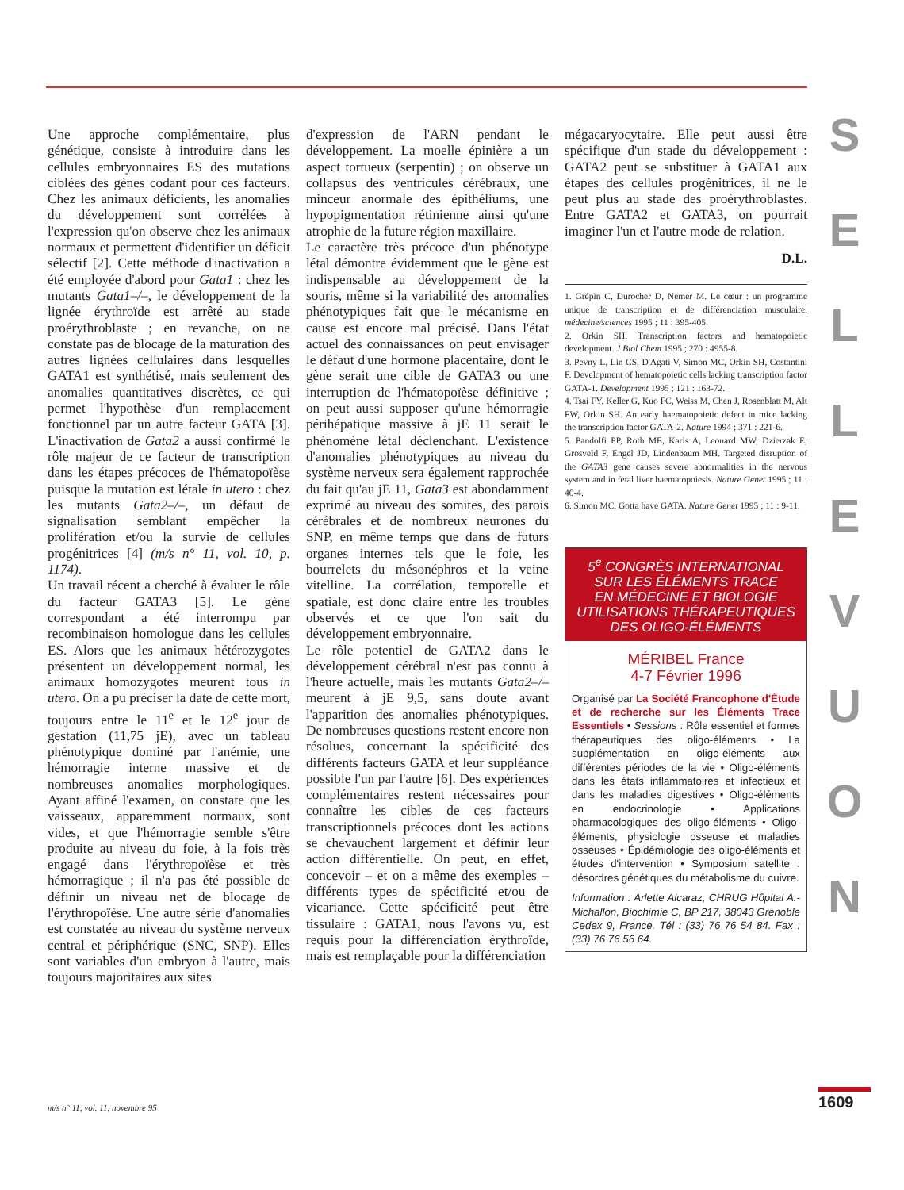S
E
L
L
E
V
U
O
N
Une approche complémentaire, plus génétique, consiste à introduire dans les cellules embryonnaires ES des mutations ciblées des gènes codant pour ces facteurs. Chez les animaux déficients, les anomalies du développement sont corrélées à l'expression qu'on observe chez les animaux normaux et permettent d'identifier un déficit sélectif [2]. Cette méthode d'inactivation a été employée d'abord pour Gata1 : chez les mutants Gata1–/–, le développement de la lignée érythroïde est arrêté au stade proérythroblaste ; en revanche, on ne constate pas de blocage de la maturation des autres lignées cellulaires dans lesquelles GATA1 est synthétisé, mais seulement des anomalies quantitatives discrètes, ce qui permet l'hypothèse d'un remplacement fonctionnel par un autre facteur GATA [3]. L'inactivation de Gata2 a aussi confirmé le rôle majeur de ce facteur de transcription dans les étapes précoces de l'hématopoïèse puisque la mutation est létale in utero : chez les mutants Gata2–/–, un défaut de signalisation semblant empêcher la prolifération et/ou la survie de cellules progénitrices [4] (m/s n° 11, vol. 10, p. 1174).
Un travail récent a cherché à évaluer le rôle du facteur GATA3 [5]. Le gène correspondant a été interrompu par recombinaison homologue dans les cellules ES. Alors que les animaux hétérozygotes présentent un développement normal, les animaux homozygotes meurent tous in utero. On a pu préciser la date de cette mort, toujours entre le 11<sup>e</sup> et le 12<sup>e</sup> jour de gestation (11,75 jE), avec un tableau phénotypique dominé par l'anémie, une hémorragie interne massive et de nombreuses anomalies morphologiques. Ayant affiné l'examen, on constate que les vaisseaux, apparemment normaux, sont vides, et que l'hémorragie semble s'être produite au niveau du foie, à la fois très engagé dans l'érythropoïèse et très hémorragique ; il n'a pas été possible de définir un niveau net de blocage de l'érythropoïèse. Une autre série d'anomalies est constatée au niveau du système nerveux central et périphérique (SNC, SNP). Elles sont variables d'un embryon à l'autre, mais toujours majoritaires aux sites
d'expression de l'ARN pendant le développement. La moelle épinière a un aspect tortueux (serpentin) ; on observe un collapsus des ventricules cérébraux, une minceur anormale des épithéliums, une hypopigmentation rétinienne ainsi qu'une atrophie de la future région maxillaire.
Le caractère très précoce d'un phénotype létal démontre évidemment que le gène est indispensable au développement de la souris, même si la variabilité des anomalies phénotypiques fait que le mécanisme en cause est encore mal précisé. Dans l'état actuel des connaissances on peut envisager le défaut d'une hormone placentaire, dont le gène serait une cible de GATA3 ou une interruption de l'hématopoïèse définitive ; on peut aussi supposer qu'une hémorragie périhépatique massive à jE 11 serait le phénomène létal déclenchant. L'existence d'anomalies phénotypiques au niveau du système nerveux sera également rapprochée du fait qu'au jE 11, Gata3 est abondamment exprimé au niveau des somites, des parois cérébrales et de nombreux neurones du SNP, en même temps que dans de futurs organes internes tels que le foie, les bourrelets du mésonéphros et la veine vitelline. La corrélation, temporelle et spatiale, est donc claire entre les troubles observés et ce que l'on sait du développement embryonnaire.
Le rôle potentiel de GATA2 dans le développement cérébral n'est pas connu à l'heure actuelle, mais les mutants Gata2–/– meurent à jE 9,5, sans doute avant l'apparition des anomalies phénotypiques. De nombreuses questions restent encore non résolues, concernant la spécificité des différents facteurs GATA et leur suppléance possible l'un par l'autre [6]. Des expériences complémentaires restent nécessaires pour connaître les cibles de ces facteurs transcriptionnels précoces dont les actions se chevauchent largement et définir leur action différentielle. On peut, en effet, concevoir – et on a même des exemples – différents types de spécificité et/ou de vicariance. Cette spécificité peut être tissulaire : GATA1, nous l'avons vu, est requis pour la différenciation érythroïde, mais est remplaçable pour la différenciation
mégacaryocytaire. Elle peut aussi être spécifique d'un stade du développement : GATA2 peut se substituer à GATA1 aux étapes des cellules progénitrices, il ne le peut plus au stade des proérythroblastes. Entre GATA2 et GATA3, on pourrait imaginer l'un et l'autre mode de relation.
D.L.
1. Grépin C, Durocher D, Nemer M. Le cœur : un programme unique de transcription et de différenciation musculaire. médecine/sciences 1995 ; 11 : 395-405.
2. Orkin SH. Transcription factors and hematopoietic development. J Biol Chem 1995 ; 270 : 4955-8.
3. Pevny L, Lin CS, D'Agati V, Simon MC, Orkin SH, Costantini F. Development of hematopoietic cells lacking transcription factor GATA-1. Development 1995 ; 121 : 163-72.
4. Tsai FY, Keller G, Kuo FC, Weiss M, Chen J, Rosenblatt M, Alt FW, Orkin SH. An early haematopoietic defect in mice lacking the transcription factor GATA-2. Nature 1994 ; 371 : 221-6.
5. Pandolfi PP, Roth ME, Karis A, Leonard MW, Dzierzak E, Grosveld F, Engel JD, Lindenbaum MH. Targeted disruption of the GATA3 gene causes severe abnormalities in the nervous system and in fetal liver haematopoiesis. Nature Genet 1995 ; 11 : 40-4.
6. Simon MC. Gotta have GATA. Nature Genet 1995 ; 11 : 9-11.
5<sup>e</sup> CONGRÈS INTERNATIONAL
SUR LES ÉLÉMENTS TRACE
EN MÉDECINE ET BIOLOGIE
UTILISATIONS THÉRAPEUTIQUES
DES OLIGO-ÉLÉMENTS
MÉRIBEL France
4-7 Février 1996
Organisé par La Société Francophone d'Étude et de recherche sur les Éléments Trace Essentiels • Sessions : Rôle essentiel et formes thérapeutiques des oligo-éléments • La supplémentation en oligo-éléments aux différentes périodes de la vie • Oligo-éléments dans les états inflammatoires et infectieux et dans les maladies digestives • Oligo-éléments en endocrinologie • Applications pharmacologiques des oligo-éléments • Oligo-éléments, physiologie osseuse et maladies osseuses • Épidémiologie des oligo-éléments et études d'intervention • Symposium satellite : désordres génétiques du métabolisme du cuivre.
Information : Arlette Alcaraz, CHRUG Hôpital A.-Michallon, Biochimie C, BP 217, 38043 Grenoble Cedex 9, France. Tél : (33) 76 76 54 84. Fax : (33) 76 76 56 64.
m/s n° 11, vol. 11, novembre 95
1609